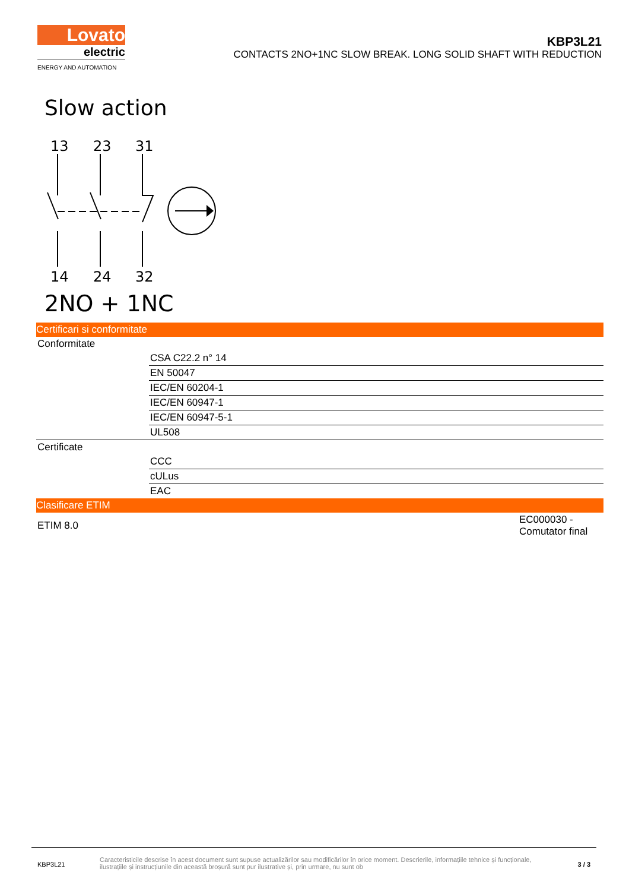Lovato
electric
ENERGY AND AUTOMATION
KBP3L21
CONTACTS 2NO+1NC SLOW BREAK. LONG SOLID SHAFT WITH REDUCTION
Slow action
13
23
31
14
24
32
2NO + 1NC
Certificari si conformitate
| Conformitate | |
| | CSA C22.2 n° 14 |
| | EN 50047 |
| | IEC/EN 60204-1 |
| | IEC/EN 60947-1 |
| | IEC/EN 60947-5-1 |
| | UL508 |
| Certificate | |
| | CCC |
| | cULus |
| | EAC |
Clasificare ETIM
| ETIM 8.0 | EC000030 - Comutator final |
KBP3L21
Caracteristicile descrise în acest document sunt supuse actualizărilor sau modificărilor în orice moment. Descrierile, informațiile tehnice și funcționale, ilustrațiile și instrucțiunile din această broșură sunt pur ilustrative și, prin urmare, nu sunt ob
3 / 3